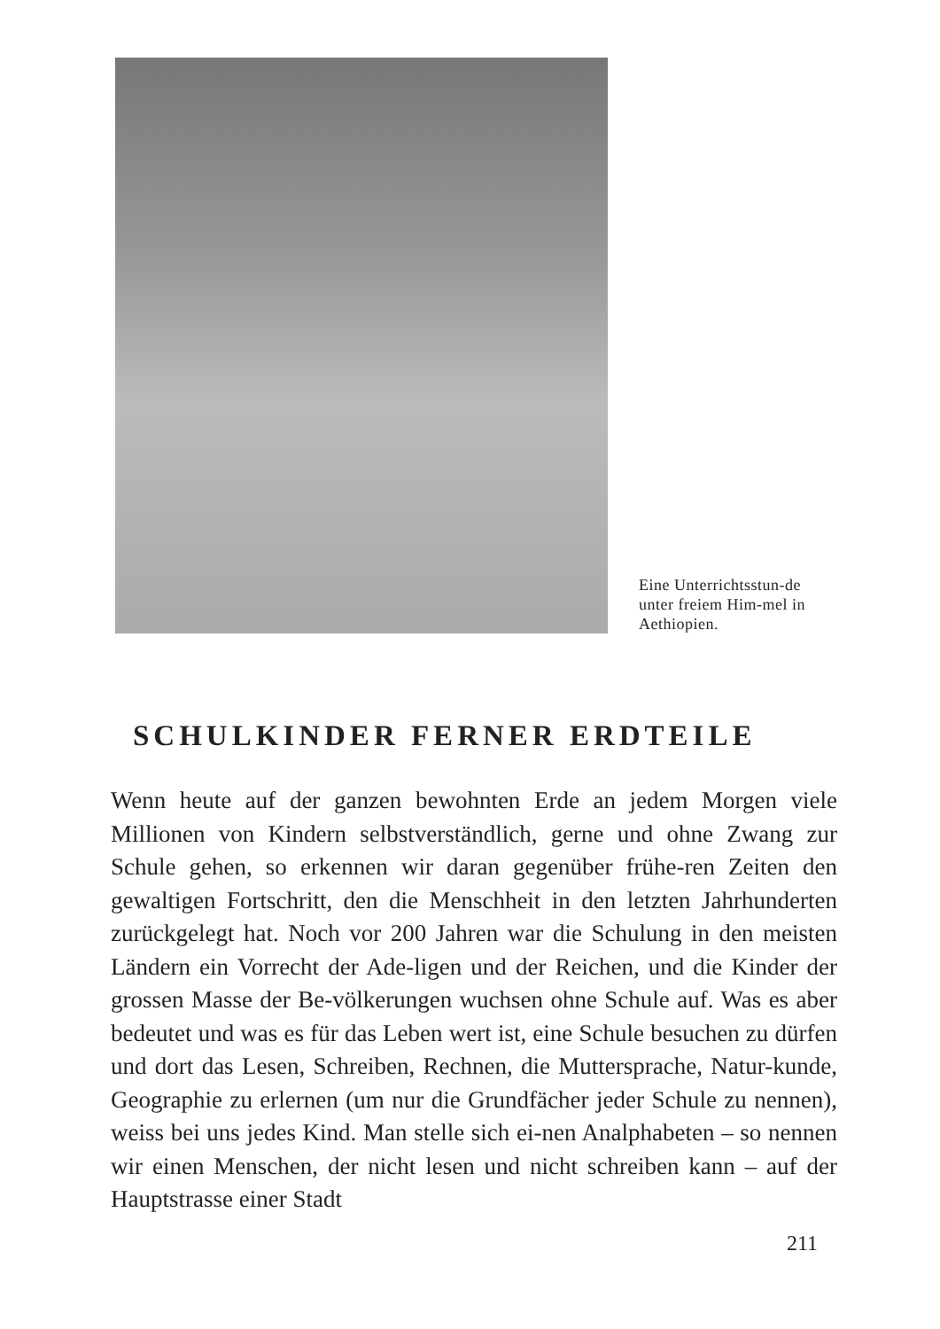Eine Unterrichtsstun-de unter freiem Him-mel in Aethiopien.
SCHULKINDER FERNER ERDTEILE
Wenn heute auf der ganzen bewohnten Erde an jedem Morgen viele Millionen von Kindern selbstverständlich, gerne und ohne Zwang zur Schule gehen, so erkennen wir daran gegenüber frühe-ren Zeiten den gewaltigen Fortschritt, den die Menschheit in den letzten Jahrhunderten zurückgelegt hat. Noch vor 200 Jahren war die Schulung in den meisten Ländern ein Vorrecht der Ade-ligen und der Reichen, und die Kinder der grossen Masse der Be-völkerungen wuchsen ohne Schule auf. Was es aber bedeutet und was es für das Leben wert ist, eine Schule besuchen zu dürfen und dort das Lesen, Schreiben, Rechnen, die Muttersprache, Natur-kunde, Geographie zu erlernen (um nur die Grundfächer jeder Schule zu nennen), weiss bei uns jedes Kind. Man stelle sich ei-nen Analphabeten – so nennen wir einen Menschen, der nicht lesen und nicht schreiben kann – auf der Hauptstrasse einer Stadt
211